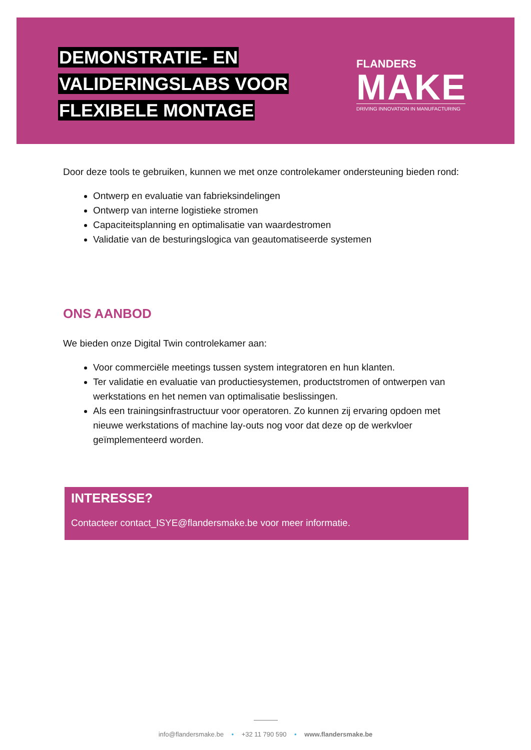DEMONSTRATIE- EN
VALIDERINGSLABS VOOR
FLEXIBELE MONTAGE
FLANDERS
MAKE
DRIVING INNOVATION IN MANUFACTURING
Door deze tools te gebruiken, kunnen we met onze controlekamer ondersteuning bieden rond:
Ontwerp en evaluatie van fabrieksindelingen
Ontwerp van interne logistieke stromen
Capaciteitsplanning en optimalisatie van waardestromen
Validatie van de besturingslogica van geautomatiseerde systemen
ONS AANBOD
We bieden onze Digital Twin controlekamer aan:
Voor commerciële meetings tussen system integratoren en hun klanten.
Ter validatie en evaluatie van productiesystemen, productstromen of ontwerpen van werkstations en het nemen van optimalisatie beslissingen.
Als een trainingsinfrastructuur voor operatoren. Zo kunnen zij ervaring opdoen met nieuwe werkstations of machine lay-outs nog voor dat deze op de werkvloer geïmplementeerd worden.
INTERESSE?
Contacteer contact_ISYE@flandersmake.be voor meer informatie.
info@flandersmake.be • +32 11 790 590 • www.flandersmake.be